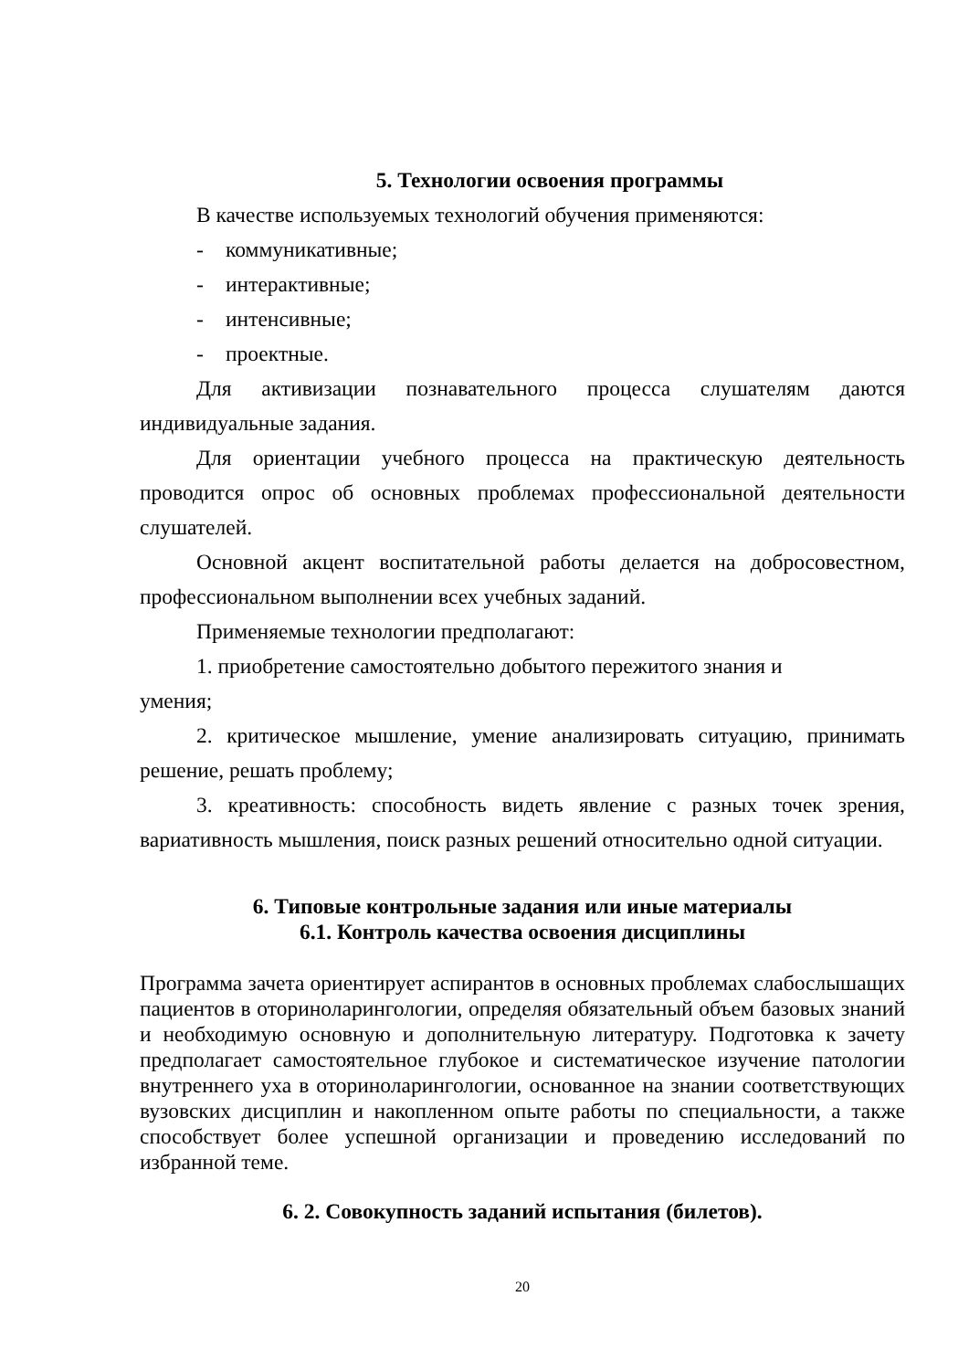5. Технологии освоения программы
В качестве используемых технологий обучения применяются:
- коммуникативные;
- интерактивные;
- интенсивные;
- проектные.
Для активизации познавательного процесса слушателям даются индивидуальные задания.
Для ориентации учебного процесса на практическую деятельность проводится опрос об основных проблемах профессиональной деятельности слушателей.
Основной акцент воспитательной работы делается на добросовестном, профессиональном выполнении всех учебных заданий.
Применяемые технологии предполагают:
1. приобретение самостоятельно добытого пережитого знания и
умения;
2. критическое мышление, умение анализировать ситуацию, принимать решение, решать проблему;
3. креативность: способность видеть явление с разных точек зрения, вариативность мышления, поиск разных решений относительно одной ситуации.
6. Типовые контрольные задания или иные материалы
6.1. Контроль качества освоения дисциплины
Программа зачета ориентирует аспирантов в основных проблемах слабослышащих пациентов в оториноларингологии, определяя обязательный объем базовых знаний и необходимую основную и дополнительную литературу. Подготовка к зачету предполагает самостоятельное глубокое и систематическое изучение патологии внутреннего уха в оториноларингологии, основанное на знании соответствующих вузовских дисциплин и накопленном опыте работы по специальности, а также способствует более успешной организации и проведению исследований по избранной теме.
6. 2. Совокупность заданий испытания (билетов).
20